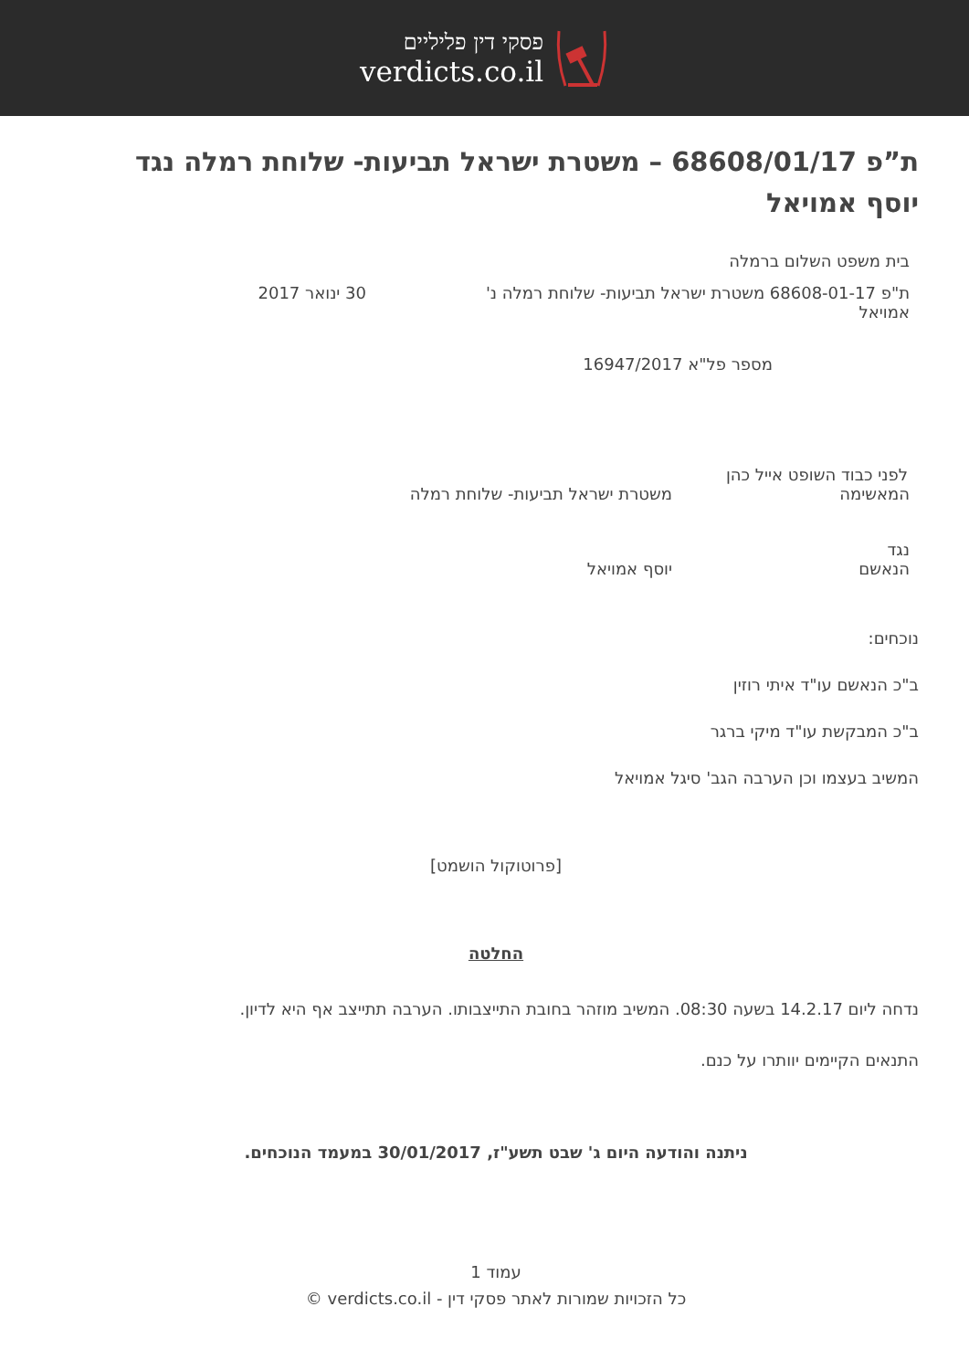פסקי דין פליליים
verdicts.co.il
ת”פ 68608/01/17 – משטרת ישראל תביעות- שלוחת רמלה נגד יוסף אמויאל
בית משפט השלום ברמלה
ת"פ 68608-01-17 משטרת ישראל תביעות- שלוחת רמלה נ' אמויאל
30 ינואר 2017
מספר פל"א 16947/2017
לפני כבוד השופט אייל כהן
המאשימה משטרת ישראל תביעות- שלוחת רמלה
נגד
הנאשם יוסף אמויאל
נוכחים:
ב"כ הנאשם עו"ד איתי רוזין
ב"כ המבקשת עו"ד מיקי ברגר
המשיב בעצמו וכן הערבה הגב' סיגל אמויאל
[פרוטוקול הושמט]
החלטה
נדחה ליום 14.2.17 בשעה 08:30. המשיב מוזהר בחובת התייצבותו. הערבה תתייצב אף היא לדיון.
התנאים הקיימים יוותרו על כנם.
ניתנה והודעה היום ג' שבט תשע"ז, 30/01/2017 במעמד הנוכחים.
עמוד 1
כל הזכויות שמורות לאתר פסקי דין - verdicts.co.il ©